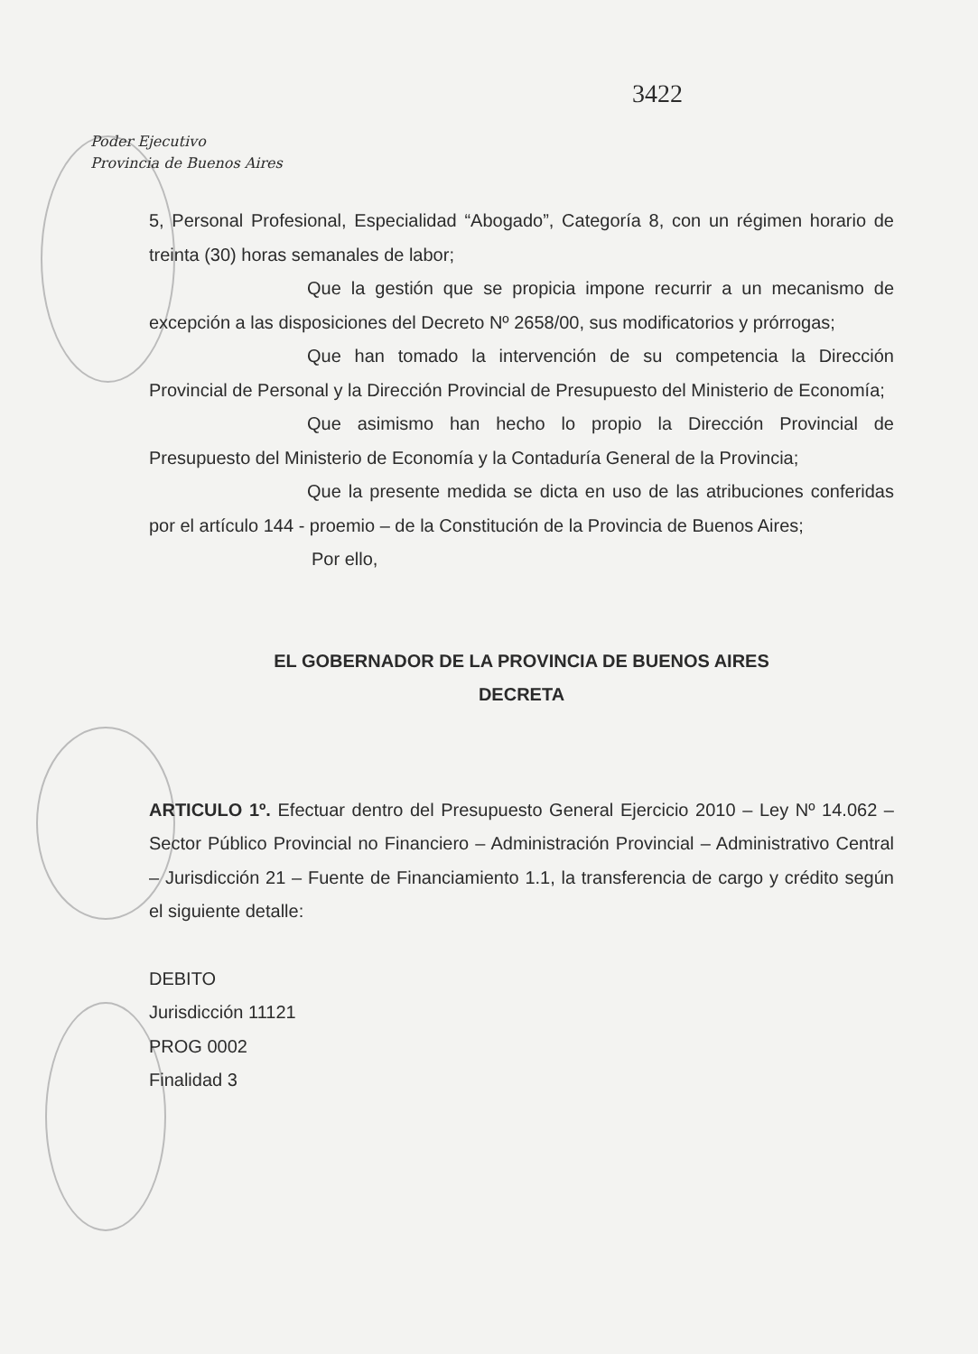3422
Poder Ejecutivo
Provincia de Buenos Aires
5, Personal Profesional, Especialidad “Abogado”, Categoría 8, con un régimen horario de treinta (30) horas semanales de labor;
Que la gestión que se propicia impone recurrir a un mecanismo de excepción a las disposiciones del Decreto Nº 2658/00, sus modificatorios y prórrogas;
Que han tomado la intervención de su competencia la Dirección Provincial de Personal y la Dirección Provincial de Presupuesto del Ministerio de Economía;
Que asimismo han hecho lo propio la Dirección Provincial de Presupuesto del Ministerio de Economía y la Contaduría General de la Provincia;
Que la presente medida se dicta en uso de las atribuciones conferidas por el artículo 144 - proemio – de la Constitución de la Provincia de Buenos Aires;
Por ello,
EL GOBERNADOR DE LA PROVINCIA DE BUENOS AIRES
DECRETA
ARTICULO 1º. Efectuar dentro del Presupuesto General Ejercicio 2010 – Ley Nº 14.062 – Sector Público Provincial no Financiero – Administración Provincial – Administrativo Central – Jurisdicción 21 – Fuente de Financiamiento 1.1, la transferencia de cargo y crédito según el siguiente detalle:
DEBITO
Jurisdicción 11121
PROG 0002
Finalidad 3